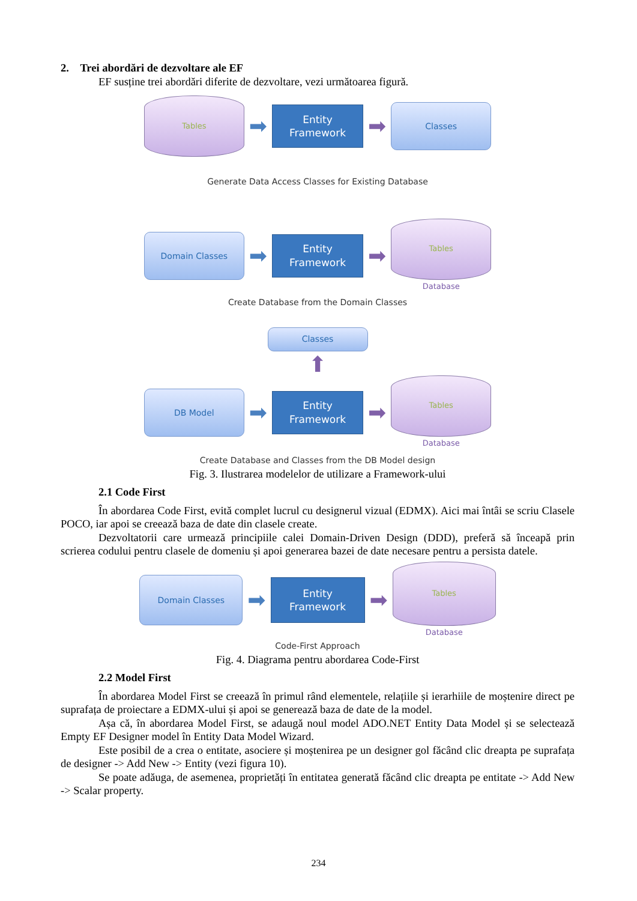2. Trei abordări de dezvoltare ale EF
EF susține trei abordări diferite de dezvoltare, vezi următoarea figură.
Tables
➡
Entity
Framework
➡
Classes
Generate Data Access Classes for Existing Database
Domain Classes
➡
Entity
Framework
➡
Tables
Database
Create Database from the Domain Classes
Classes
⬆
DB Model
➡
Entity
Framework
➡
Tables
Database
Create Database and Classes from the DB Model design
Fig. 3. Ilustrarea modelelor de utilizare a Framework-ului
2.1 Code First
În abordarea Code First, evită complet lucrul cu designerul vizual (EDMX). Aici mai întâi se scriu Clasele POCO, iar apoi se creează baza de date din clasele create.
Dezvoltatorii care urmează principiile calei Domain-Driven Design (DDD), preferă să înceapă prin scrierea codului pentru clasele de domeniu și apoi generarea bazei de date necesare pentru a persista datele.
Domain Classes
➡
Entity
Framework
➡
Tables
Database
Code-First Approach
Fig. 4. Diagrama pentru abordarea Code-First
2.2 Model First
În abordarea Model First se creează în primul rând elementele, relațiile și ierarhiile de moștenire direct pe suprafața de proiectare a EDMX-ului și apoi se generează baza de date de la model.
Așa că, în abordarea Model First, se adaugă noul model ADO.NET Entity Data Model și se selectează Empty EF Designer model în Entity Data Model Wizard.
Este posibil de a crea o entitate, asociere și moștenirea pe un designer gol făcând clic dreapta pe suprafața de designer -> Add New -> Entity (vezi figura 10).
Se poate adăuga, de asemenea, proprietăți în entitatea generată făcând clic dreapta pe entitate -> Add New -> Scalar property.
234